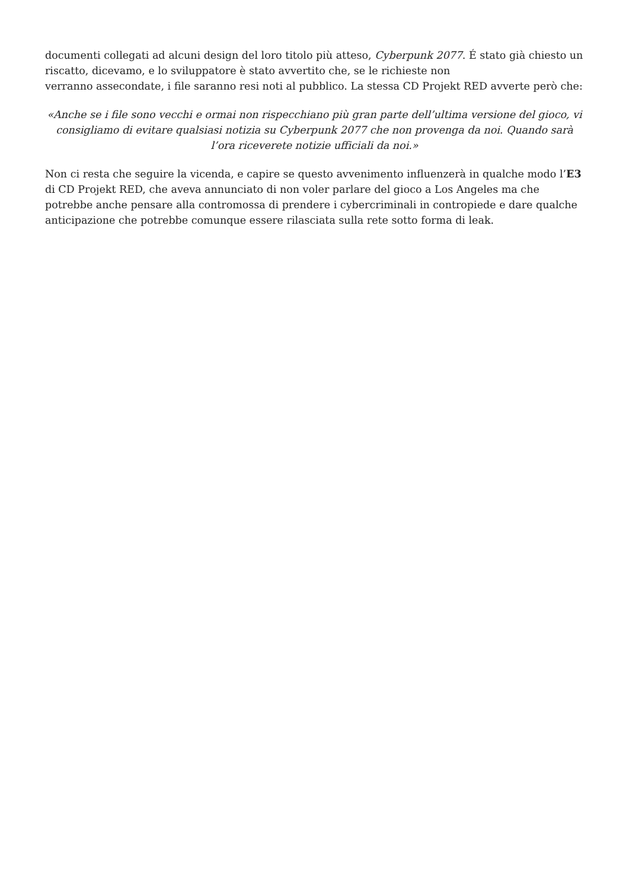documenti collegati ad alcuni design del loro titolo più atteso, Cyberpunk 2077. É stato già chiesto un riscatto, dicevamo, e lo sviluppatore è stato avvertito che, se le richieste non
verranno assecondate, i file saranno resi noti al pubblico. La stessa CD Projekt RED avverte però che:
«Anche se i file sono vecchi e ormai non rispecchiano più gran parte dell’ultima versione del gioco, vi consigliamo di evitare qualsiasi notizia su Cyberpunk 2077 che non provenga da noi. Quando sarà l’ora riceverete notizie ufficiali da noi.»
Non ci resta che seguire la vicenda, e capire se questo avvenimento influenzerà in qualche modo l’E3 di CD Projekt RED, che aveva annunciato di non voler parlare del gioco a Los Angeles ma che potrebbe anche pensare alla contromossa di prendere i cybercriminali in contropiede e dare qualche anticipazione che potrebbe comunque essere rilasciata sulla rete sotto forma di leak.